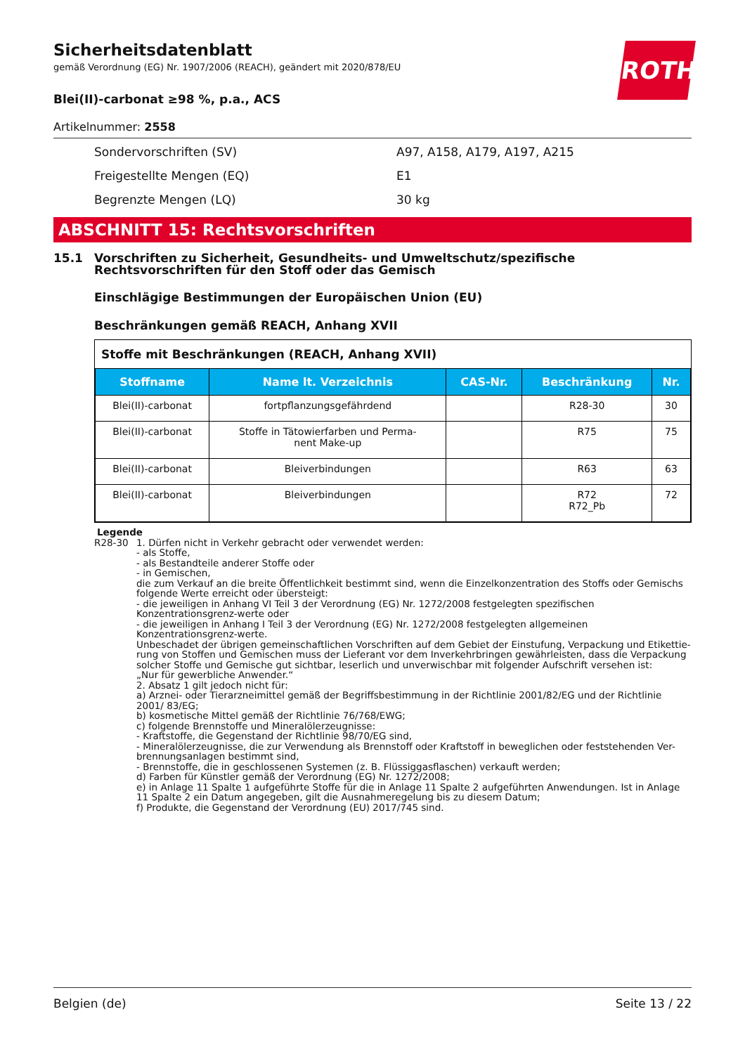ROTH
Sicherheitsdatenblatt
gemäß Verordnung (EG) Nr. 1907/2006 (REACH), geändert mit 2020/878/EU
Blei(II)-carbonat ≥98 %, p.a., ACS
Artikelnummer: 2558
| Sondervorschriften (SV) | A97, A158, A179, A197, A215 |
| Freigestellte Mengen (EQ) | E1 |
| Begrenzte Mengen (LQ) | 30 kg |
ABSCHNITT 15: Rechtsvorschriften
15.1 Vorschriften zu Sicherheit, Gesundheits- und Umweltschutz/spezifische Rechtsvorschriften für den Stoff oder das Gemisch
Einschlägige Bestimmungen der Europäischen Union (EU)
Beschränkungen gemäß REACH, Anhang XVII
Stoffe mit Beschränkungen (REACH, Anhang XVII)
| Stoffname | Name lt. Verzeichnis | CAS-Nr. | Beschränkung | Nr. |
| --- | --- | --- | --- | --- |
| Blei(II)-carbonat | fortpflanzungsgefährdend | | R28-30 | 30 |
| Blei(II)-carbonat | Stoffe in Tätowierfarben und Perma- nent Make-up | | R75 | 75 |
| Blei(II)-carbonat | Bleiverbindungen | | R63 | 63 |
| Blei(II)-carbonat | Bleiverbindungen | | R72 R72_Pb | 72 |
Legende
R28-30 1. Dürfen nicht in Verkehr gebracht oder verwendet werden:
- als Stoffe,
- als Bestandteile anderer Stoffe oder
- in Gemischen,
die zum Verkauf an die breite Öffentlichkeit bestimmt sind, wenn die Einzelkonzentration des Stoffs oder Gemischs folgende Werte erreicht oder übersteigt:
- die jeweiligen in Anhang VI Teil 3 der Verordnung (EG) Nr. 1272/2008 festgelegten spezifischen Konzentrationsgrenz-werte oder
- die jeweiligen in Anhang I Teil 3 der Verordnung (EG) Nr. 1272/2008 festgelegten allgemeinen Konzentrationsgrenz-werte.
Unbeschadet der übrigen gemeinschaftlichen Vorschriften auf dem Gebiet der Einstufung, Verpackung und Etikettie-rung von Stoffen und Gemischen muss der Lieferant vor dem Inverkehrbringen gewährleisten, dass die Verpackung solcher Stoffe und Gemische gut sichtbar, leserlich und unverwischbar mit folgender Aufschrift versehen ist:
„Nur für gewerbliche Anwender.“
2. Absatz 1 gilt jedoch nicht für:
a) Arznei- oder Tierarzneimittel gemäß der Begriffsbestimmung in der Richtlinie 2001/82/EG und der Richtlinie 2001/ 83/EG;
b) kosmetische Mittel gemäß der Richtlinie 76/768/EWG;
c) folgende Brennstoffe und Mineralölerzeugnisse:
- Kraftstoffe, die Gegenstand der Richtlinie 98/70/EG sind,
- Mineralölerzeugnisse, die zur Verwendung als Brennstoff oder Kraftstoff in beweglichen oder feststehenden Ver-brennungsanlagen bestimmt sind,
- Brennstoffe, die in geschlossenen Systemen (z. B. Flüssiggasflaschen) verkauft werden;
d) Farben für Künstler gemäß der Verordnung (EG) Nr. 1272/2008;
e) in Anlage 11 Spalte 1 aufgeführte Stoffe für die in Anlage 11 Spalte 2 aufgeführten Anwendungen. Ist in Anlage 11 Spalte 2 ein Datum angegeben, gilt die Ausnahmeregelung bis zu diesem Datum;
f) Produkte, die Gegenstand der Verordnung (EU) 2017/745 sind.
Belgien (de) Seite 13 / 22